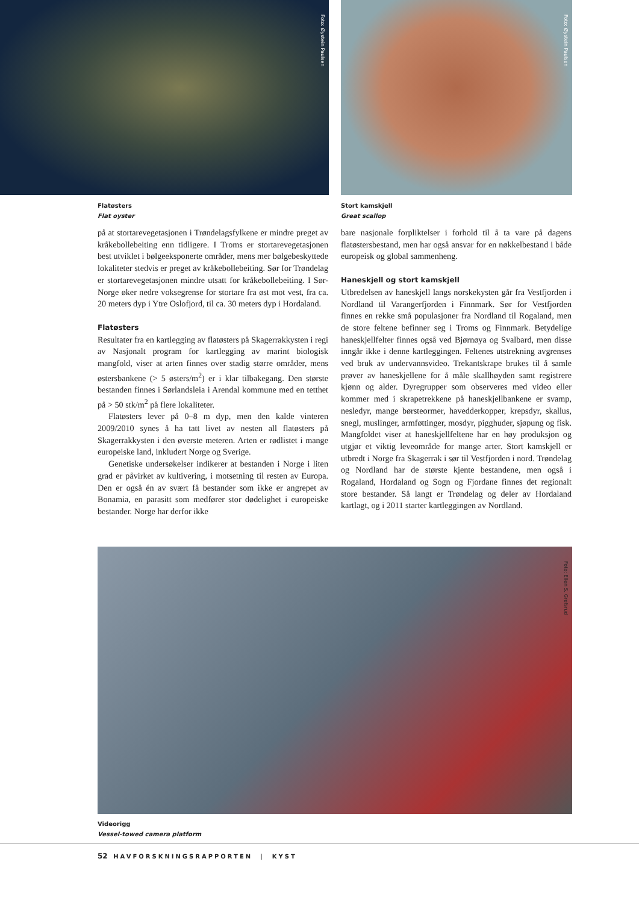Foto: Øystein Paulsen Foto: Øystein Paulsen
Flatøsters
Flat oyster
Stort kamskjell
Great scallop
på at stortarevegetasjonen i Trøndelagsfylkene er mindre preget av kråkebollebeiting enn tidligere. I Troms er stortarevegetasjonen best utviklet i bølgeeksponerte områder, mens mer bølgebeskyttede lokaliteter stedvis er preget av kråkebollebeiting. Sør for Trøndelag er stortarevegetasjonen mindre utsatt for kråkebollebeiting. I Sør-Norge øker nedre voksegrense for stortare fra øst mot vest, fra ca. 20 meters dyp i Ytre Oslofjord, til ca. 30 meters dyp i Hordaland.
Flatøsters
Resultater fra en kartlegging av flatøsters på Skagerrakkysten i regi av Nasjonalt program for kartlegging av marint biologisk mangfold, viser at arten finnes over stadig større områder, mens østersbankene (> 5 østers/m<sup>2</sup>) er i klar tilbakegang. Den største bestanden finnes i Sørlandsleia i Arendal kommune med en tetthet på > 50 stk/m<sup>2</sup> på flere lokaliteter.
Flatøsters lever på 0–8 m dyp, men den kalde vinteren 2009/2010 synes å ha tatt livet av nesten all flatøsters på Skagerrakkysten i den øverste meteren. Arten er rødlistet i mange europeiske land, inkludert Norge og Sverige.
Genetiske undersøkelser indikerer at bestanden i Norge i liten grad er påvirket av kultivering, i motsetning til resten av Europa. Den er også én av svært få bestander som ikke er angrepet av Bonamia, en parasitt som medfører stor dødelighet i europeiske bestander. Norge har derfor ikke
bare nasjonale forpliktelser i forhold til å ta vare på dagens flatøstersbestand, men har også ansvar for en nøkkelbestand i både europeisk og global sammenheng.
Haneskjell og stort kamskjell
Utbredelsen av haneskjell langs norskekysten går fra Vestfjorden i Nordland til Varangerfjorden i Finnmark. Sør for Vestfjorden finnes en rekke små populasjoner fra Nordland til Rogaland, men de store feltene befinner seg i Troms og Finnmark. Betydelige haneskjellfelter finnes også ved Bjørnøya og Svalbard, men disse inngår ikke i denne kartleggingen. Feltenes utstrekning avgrenses ved bruk av undervannsvideo. Trekantskrape brukes til å samle prøver av haneskjellene for å måle skallhøyden samt registrere kjønn og alder. Dyregrupper som observeres med video eller kommer med i skrapetrekkene på haneskjellbankene er svamp, nesledyr, mange børsteormer, havedderkopper, krepsdyr, skallus, snegl, muslinger, armføttinger, mosdyr, pigghuder, sjøpung og fisk. Mangfoldet viser at haneskjellfeltene har en høy produksjon og utgjør et viktig leveområde for mange arter. Stort kamskjell er utbredt i Norge fra Skagerrak i sør til Vestfjorden i nord. Trøndelag og Nordland har de største kjente bestandene, men også i Rogaland, Hordaland og Sogn og Fjordane finnes det regionalt store bestander. Så langt er Trøndelag og deler av Hordaland kartlagt, og i 2011 starter kartleggingen av Nordland.
Foto: Ellen S. Grefsrud
Videorigg
Vessel-towed camera platform
52 HAVFORSKNINGSRAPPORTEN | KYST